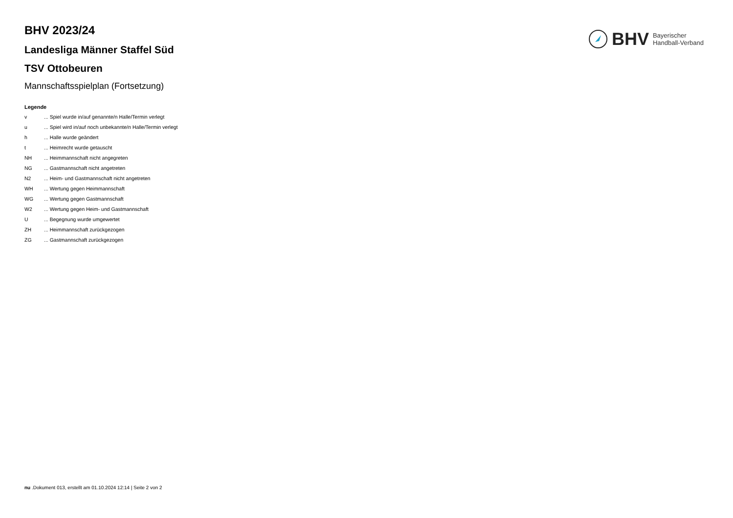BHV Bayerischer
Handball-Verband
BHV 2023/24
Landesliga Männer Staffel Süd
TSV Ottobeuren
Mannschaftsspielplan (Fortsetzung)
Legende
| v | ... Spiel wurde in/auf genannte/n Halle/Termin verlegt |
| u | ... Spiel wird in/auf noch unbekannte/n Halle/Termin verlegt |
| h | ... Halle wurde geändert |
| t | ... Heimrecht wurde getauscht |
| NH | ... Heimmannschaft nicht angegreten |
| NG | ... Gastmannschaft nicht angetreten |
| N2 | ... Heim- und Gastmannschaft nicht angetreten |
| WH | ... Wertung gegen Heimmannschaft |
| WG | ... Wertung gegen Gastmannschaft |
| W2 | ... Wertung gegen Heim- und Gastmannschaft |
| U | ... Begegnung wurde umgewertet |
| ZH | ... Heimmannschaft zurückgezogen |
| ZG | ... Gastmannschaft zurückgezogen |
nu .Dokument 013, erstellt am 01.10.2024 12:14 | Seite 2 von 2